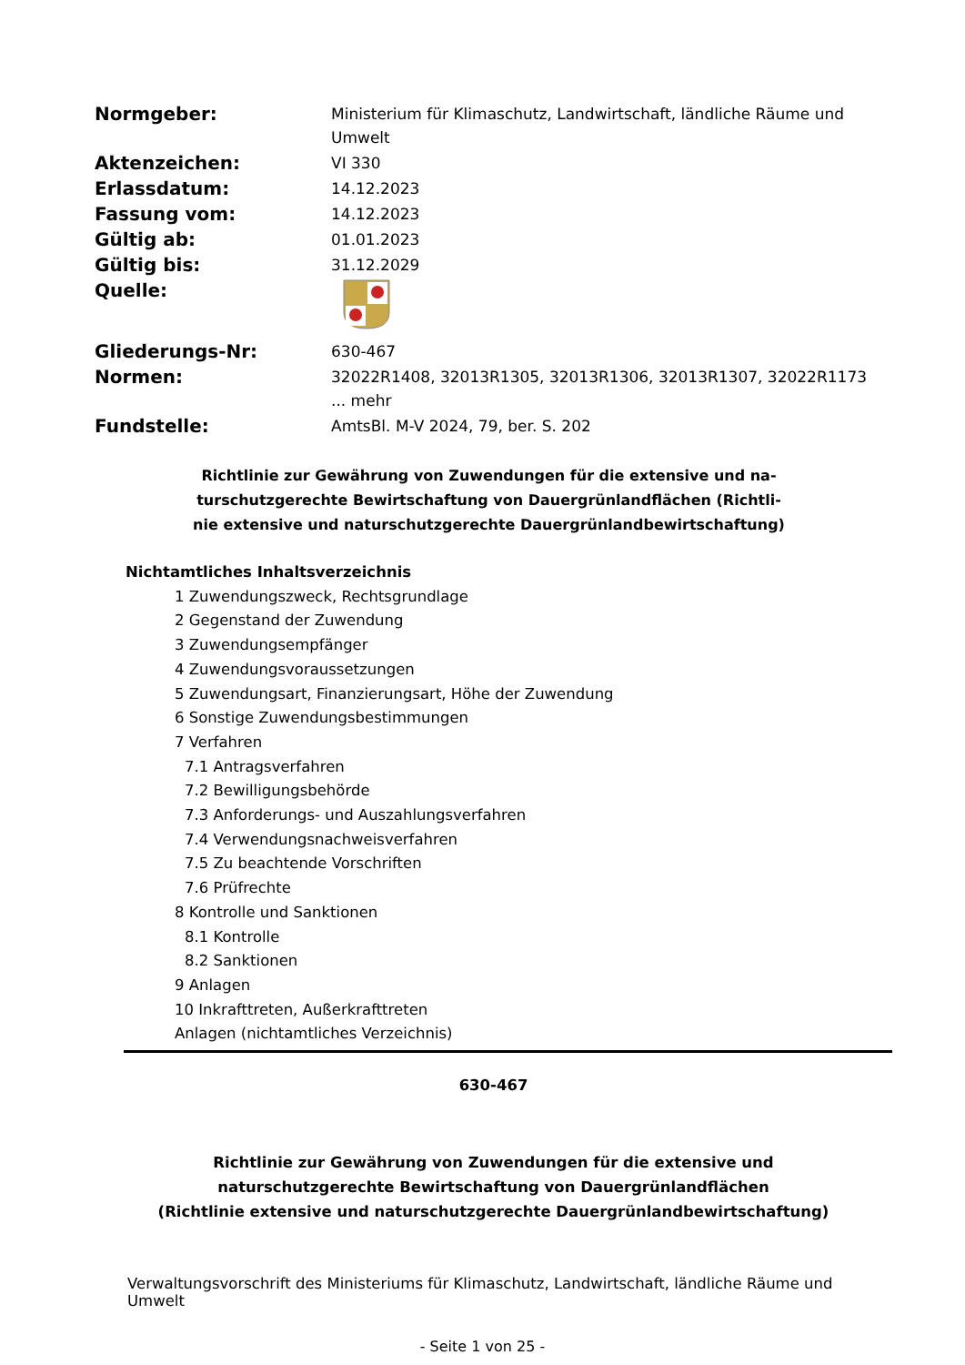Normgeber:
Ministerium für Klimaschutz, Landwirtschaft, ländliche Räume und Umwelt
Aktenzeichen:
VI 330
Erlassdatum:
14.12.2023
Fassung vom:
14.12.2023
Gültig ab:
01.01.2023
Gültig bis:
31.12.2029
Quelle:
Gliederungs-Nr:
630-467
Normen:
32022R1408, 32013R1305, 32013R1306, 32013R1307, 32022R1173
... mehr
Fundstelle:
AmtsBl. M-V 2024, 79, ber. S. 202
Richtlinie zur Gewährung von Zuwendungen für die extensive und na-turschutzgerechte Bewirtschaftung von Dauergrünlandflächen (Richtli-nie extensive und naturschutzgerechte Dauergrünlandbewirtschaftung)
Nichtamtliches Inhaltsverzeichnis
1 Zuwendungszweck, Rechtsgrundlage
2 Gegenstand der Zuwendung
3 Zuwendungsempfänger
4 Zuwendungsvoraussetzungen
5 Zuwendungsart, Finanzierungsart, Höhe der Zuwendung
6 Sonstige Zuwendungsbestimmungen
7 Verfahren
7.1 Antragsverfahren
7.2 Bewilligungsbehörde
7.3 Anforderungs- und Auszahlungsverfahren
7.4 Verwendungsnachweisverfahren
7.5 Zu beachtende Vorschriften
7.6 Prüfrechte
8 Kontrolle und Sanktionen
8.1 Kontrolle
8.2 Sanktionen
9 Anlagen
10 Inkrafttreten, Außerkrafttreten
Anlagen (nichtamtliches Verzeichnis)
630-467
Richtlinie zur Gewährung von Zuwendungen für die extensive und
naturschutzgerechte Bewirtschaftung von Dauergrünlandflächen
(Richtlinie extensive und naturschutzgerechte Dauergrünlandbewirtschaftung)
Verwaltungsvorschrift des Ministeriums für Klimaschutz, Landwirtschaft, ländliche Räume und Umwelt
- Seite 1 von 25 -